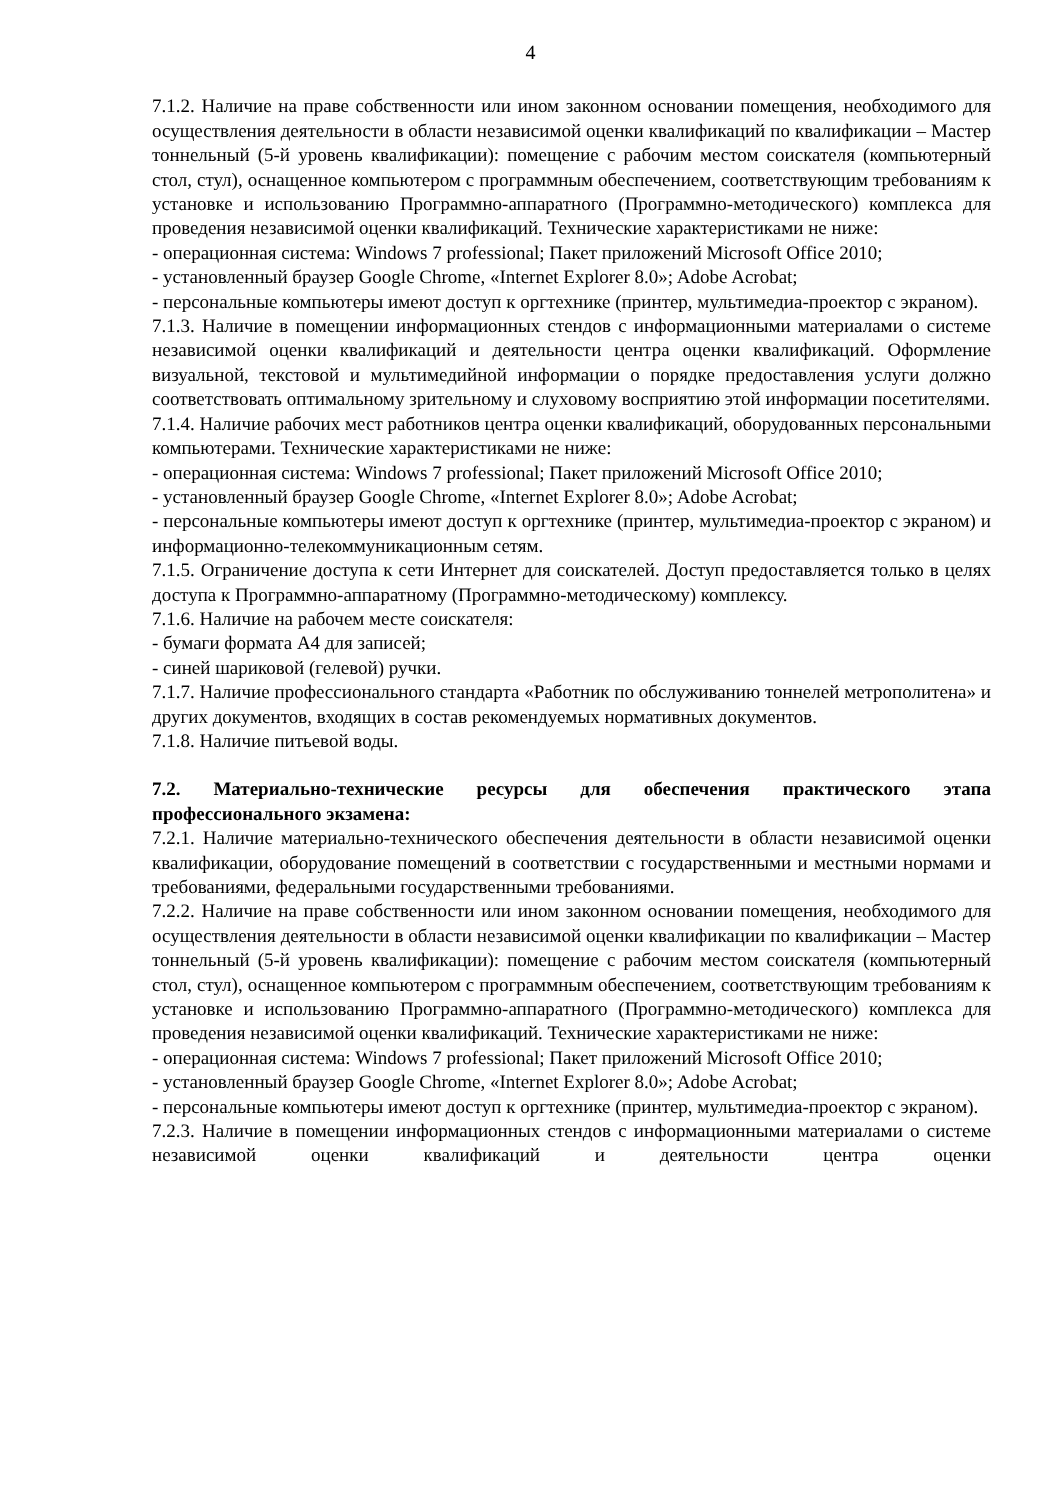4
7.1.2. Наличие на праве собственности или ином законном основании помещения, необходимого для осуществления деятельности в области независимой оценки квалификаций по квалификации – Мастер тоннельный (5-й уровень квалификации): помещение с рабочим местом соискателя (компьютерный стол, стул), оснащенное компьютером с программным обеспечением, соответствующим требованиям к установке и использованию Программно-аппаратного (Программно-методического) комплекса для проведения независимой оценки квалификаций. Технические характеристиками не ниже:
- операционная система: Windows 7 professional; Пакет приложений Microsoft Office 2010;
- установленный браузер Google Chrome, «Internet Explorer 8.0»; Adobe Acrobat;
- персональные компьютеры имеют доступ к оргтехнике (принтер, мультимедиа-проектор с экраном).
7.1.3. Наличие в помещении информационных стендов с информационными материалами о системе независимой оценки квалификаций и деятельности центра оценки квалификаций. Оформление визуальной, текстовой и мультимедийной информации о порядке предоставления услуги должно соответствовать оптимальному зрительному и слуховому восприятию этой информации посетителями.
7.1.4. Наличие рабочих мест работников центра оценки квалификаций, оборудованных персональными компьютерами. Технические характеристиками не ниже:
- операционная система: Windows 7 professional; Пакет приложений Microsoft Office 2010;
- установленный браузер Google Chrome, «Internet Explorer 8.0»; Adobe Acrobat;
- персональные компьютеры имеют доступ к оргтехнике (принтер, мультимедиа-проектор с экраном) и информационно-телекоммуникационным сетям.
7.1.5. Ограничение доступа к сети Интернет для соискателей. Доступ предоставляется только в целях доступа к Программно-аппаратному (Программно-методическому) комплексу.
7.1.6. Наличие на рабочем месте соискателя:
- бумаги формата А4 для записей;
- синей шариковой (гелевой) ручки.
7.1.7. Наличие профессионального стандарта «Работник по обслуживанию тоннелей метрополитена» и других документов, входящих в состав рекомендуемых нормативных документов.
7.1.8. Наличие питьевой воды.
7.2. Материально-технические ресурсы для обеспечения практического этапа профессионального экзамена:
7.2.1. Наличие материально-технического обеспечения деятельности в области независимой оценки квалификации, оборудование помещений в соответствии с государственными и местными нормами и требованиями, федеральными государственными требованиями.
7.2.2. Наличие на праве собственности или ином законном основании помещения, необходимого для осуществления деятельности в области независимой оценки квалификации по квалификации – Мастер тоннельный (5-й уровень квалификации): помещение с рабочим местом соискателя (компьютерный стол, стул), оснащенное компьютером с программным обеспечением, соответствующим требованиям к установке и использованию Программно-аппаратного (Программно-методического) комплекса для проведения независимой оценки квалификаций. Технические характеристиками не ниже:
- операционная система: Windows 7 professional; Пакет приложений Microsoft Office 2010;
- установленный браузер Google Chrome, «Internet Explorer 8.0»; Adobe Acrobat;
- персональные компьютеры имеют доступ к оргтехнике (принтер, мультимедиа-проектор с экраном).
7.2.3. Наличие в помещении информационных стендов с информационными материалами о системе независимой оценки квалификаций и деятельности центра оценки